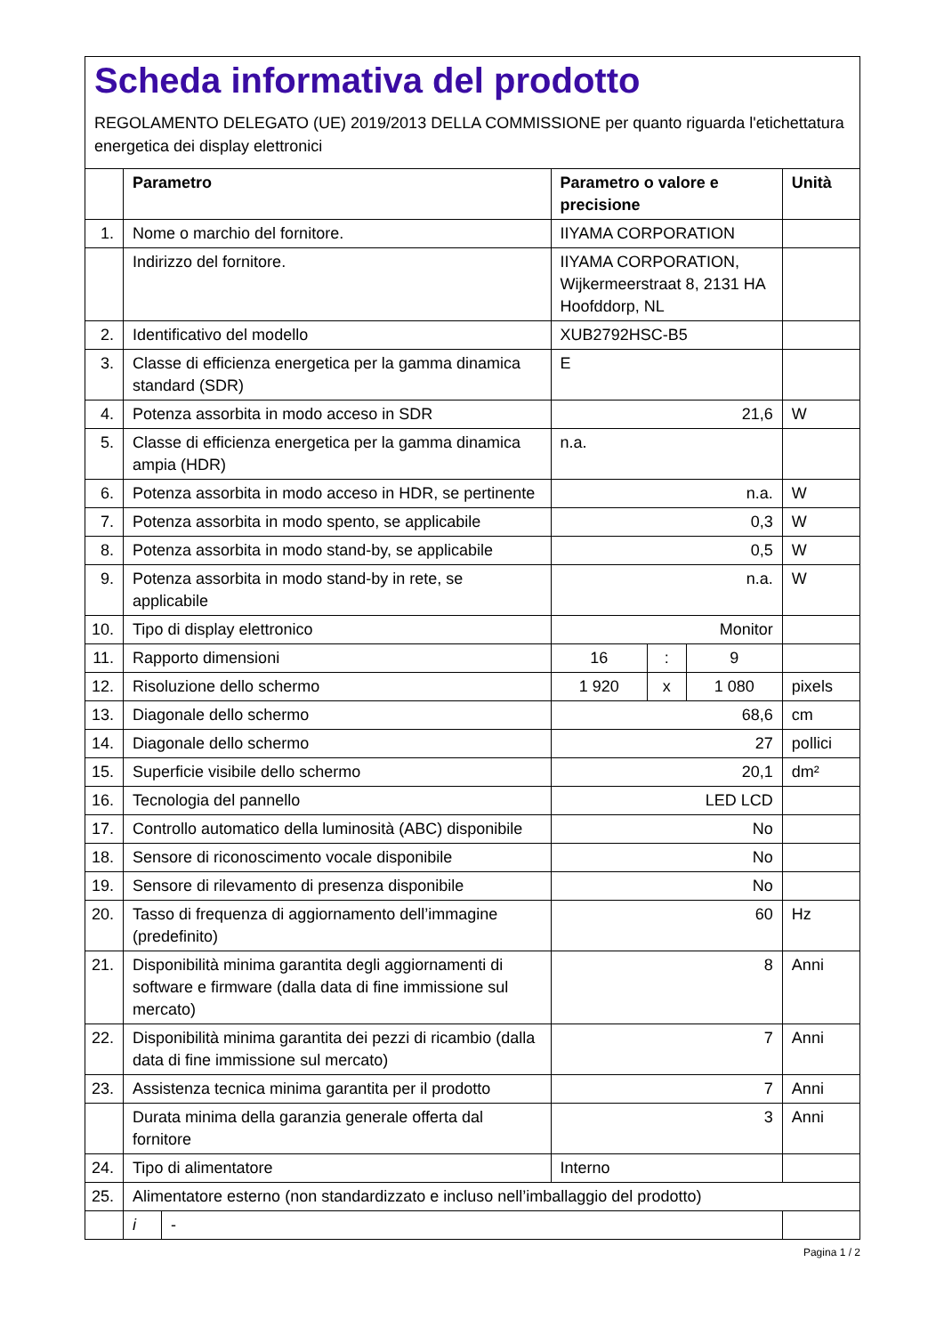Scheda informativa del prodotto
REGOLAMENTO DELEGATO (UE) 2019/2013 DELLA COMMISSIONE per quanto riguarda l'etichettatura energetica dei display elettronici
| | Parametro | | Parametro o valore e precisione | | | Unità |
| --- | --- | --- | --- | --- | --- | --- |
| 1. | Nome o marchio del fornitore. | | IIYAMA CORPORATION | | | |
| | Indirizzo del fornitore. | | IIYAMA CORPORATION, Wijkermeerstraat 8, 2131 HA Hoofddorp, NL | | | |
| 2. | Identificativo del modello | | XUB2792HSC-B5 | | | |
| 3. | Classe di efficienza energetica per la gamma dinamica standard (SDR) | | E | | | |
| 4. | Potenza assorbita in modo acceso in SDR | | 21,6 | | | W |
| 5. | Classe di efficienza energetica per la gamma dinamica ampia (HDR) | | n.a. | | | |
| 6. | Potenza assorbita in modo acceso in HDR, se pertinente | | n.a. | | | W |
| 7. | Potenza assorbita in modo spento, se applicabile | | 0,3 | | | W |
| 8. | Potenza assorbita in modo stand-by, se applicabile | | 0,5 | | | W |
| 9. | Potenza assorbita in modo stand-by in rete, se applicabile | | n.a. | | | W |
| 10. | Tipo di display elettronico | | Monitor | | | |
| 11. | Rapporto dimensioni | | 16 | : | 9 | |
| 12. | Risoluzione dello schermo | | 1 920 | x | 1 080 | pixels |
| 13. | Diagonale dello schermo | | 68,6 | | | cm |
| 14. | Diagonale dello schermo | | 27 | | | pollici |
| 15. | Superficie visibile dello schermo | | 20,1 | | | dm² |
| 16. | Tecnologia del pannello | | LED LCD | | | |
| 17. | Controllo automatico della luminosità (ABC) disponibile | | No | | | |
| 18. | Sensore di riconoscimento vocale disponibile | | No | | | |
| 19. | Sensore di rilevamento di presenza disponibile | | No | | | |
| 20. | Tasso di frequenza di aggiornamento dell’immagine (predefinito) | | 60 | | | Hz |
| 21. | Disponibilità minima garantita degli aggiornamenti di software e firmware (dalla data di fine immissione sul mercato) | | 8 | | | Anni |
| 22. | Disponibilità minima garantita dei pezzi di ricambio (dalla data di fine immissione sul mercato) | | 7 | | | Anni |
| 23. | Assistenza tecnica minima garantita per il prodotto | | 7 | | | Anni |
| | Durata minima della garanzia generale offerta dal fornitore | | 3 | | | Anni |
| 24. | Tipo di alimentatore | | Interno | | | |
| 25. | Alimentatore esterno (non standardizzato e incluso nell’imballaggio del prodotto) | | | | | |
| | i | - | | | | |
Pagina 1 / 2